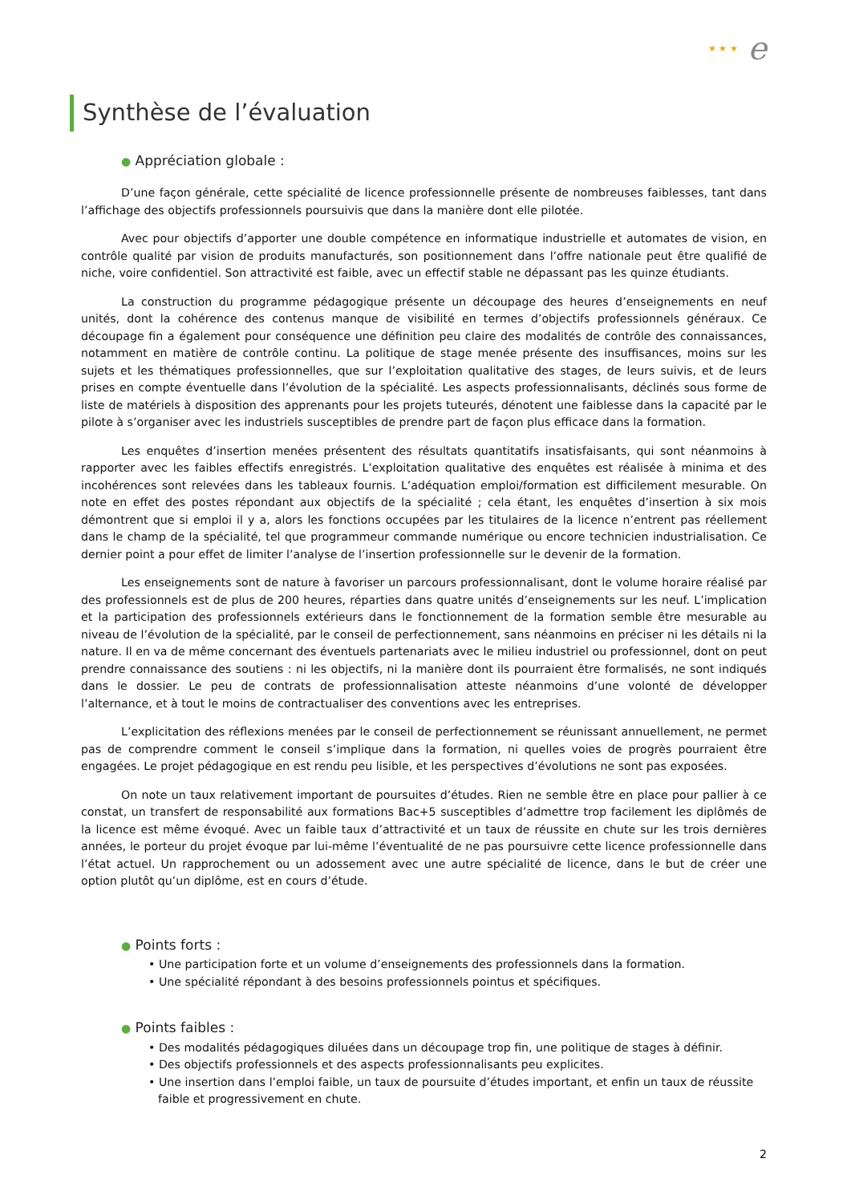★ ★ ★ e
Synthèse de l’évaluation
● Appréciation globale :
D’une façon générale, cette spécialité de licence professionnelle présente de nombreuses faiblesses, tant dans l’affichage des objectifs professionnels poursuivis que dans la manière dont elle pilotée.
Avec pour objectifs d’apporter une double compétence en informatique industrielle et automates de vision, en contrôle qualité par vision de produits manufacturés, son positionnement dans l’offre nationale peut être qualifié de niche, voire confidentiel. Son attractivité est faible, avec un effectif stable ne dépassant pas les quinze étudiants.
La construction du programme pédagogique présente un découpage des heures d’enseignements en neuf unités, dont la cohérence des contenus manque de visibilité en termes d’objectifs professionnels généraux. Ce découpage fin a également pour conséquence une définition peu claire des modalités de contrôle des connaissances, notamment en matière de contrôle continu. La politique de stage menée présente des insuffisances, moins sur les sujets et les thématiques professionnelles, que sur l’exploitation qualitative des stages, de leurs suivis, et de leurs prises en compte éventuelle dans l’évolution de la spécialité. Les aspects professionnalisants, déclinés sous forme de liste de matériels à disposition des apprenants pour les projets tuteurés, dénotent une faiblesse dans la capacité par le pilote à s’organiser avec les industriels susceptibles de prendre part de façon plus efficace dans la formation.
Les enquêtes d’insertion menées présentent des résultats quantitatifs insatisfaisants, qui sont néanmoins à rapporter avec les faibles effectifs enregistrés. L’exploitation qualitative des enquêtes est réalisée à minima et des incohérences sont relevées dans les tableaux fournis. L’adéquation emploi/formation est difficilement mesurable. On note en effet des postes répondant aux objectifs de la spécialité ; cela étant, les enquêtes d’insertion à six mois démontrent que si emploi il y a, alors les fonctions occupées par les titulaires de la licence n’entrent pas réellement dans le champ de la spécialité, tel que programmeur commande numérique ou encore technicien industrialisation. Ce dernier point a pour effet de limiter l’analyse de l’insertion professionnelle sur le devenir de la formation.
Les enseignements sont de nature à favoriser un parcours professionnalisant, dont le volume horaire réalisé par des professionnels est de plus de 200 heures, réparties dans quatre unités d’enseignements sur les neuf. L’implication et la participation des professionnels extérieurs dans le fonctionnement de la formation semble être mesurable au niveau de l’évolution de la spécialité, par le conseil de perfectionnement, sans néanmoins en préciser ni les détails ni la nature. Il en va de même concernant des éventuels partenariats avec le milieu industriel ou professionnel, dont on peut prendre connaissance des soutiens : ni les objectifs, ni la manière dont ils pourraient être formalisés, ne sont indiqués dans le dossier. Le peu de contrats de professionnalisation atteste néanmoins d’une volonté de développer l’alternance, et à tout le moins de contractualiser des conventions avec les entreprises.
L’explicitation des réflexions menées par le conseil de perfectionnement se réunissant annuellement, ne permet pas de comprendre comment le conseil s’implique dans la formation, ni quelles voies de progrès pourraient être engagées. Le projet pédagogique en est rendu peu lisible, et les perspectives d’évolutions ne sont pas exposées.
On note un taux relativement important de poursuites d’études. Rien ne semble être en place pour pallier à ce constat, un transfert de responsabilité aux formations Bac+5 susceptibles d’admettre trop facilement les diplômés de la licence est même évoqué. Avec un faible taux d’attractivité et un taux de réussite en chute sur les trois dernières années, le porteur du projet évoque par lui-même l’éventualité de ne pas poursuivre cette licence professionnelle dans l’état actuel. Un rapprochement ou un adossement avec une autre spécialité de licence, dans le but de créer une option plutôt qu’un diplôme, est en cours d’étude.
● Points forts :
• Une participation forte et un volume d’enseignements des professionnels dans la formation.
• Une spécialité répondant à des besoins professionnels pointus et spécifiques.
● Points faibles :
• Des modalités pédagogiques diluées dans un découpage trop fin, une politique de stages à définir.
• Des objectifs professionnels et des aspects professionnalisants peu explicites.
• Une insertion dans l’emploi faible, un taux de poursuite d’études important, et enfin un taux de réussite faible et progressivement en chute.
2